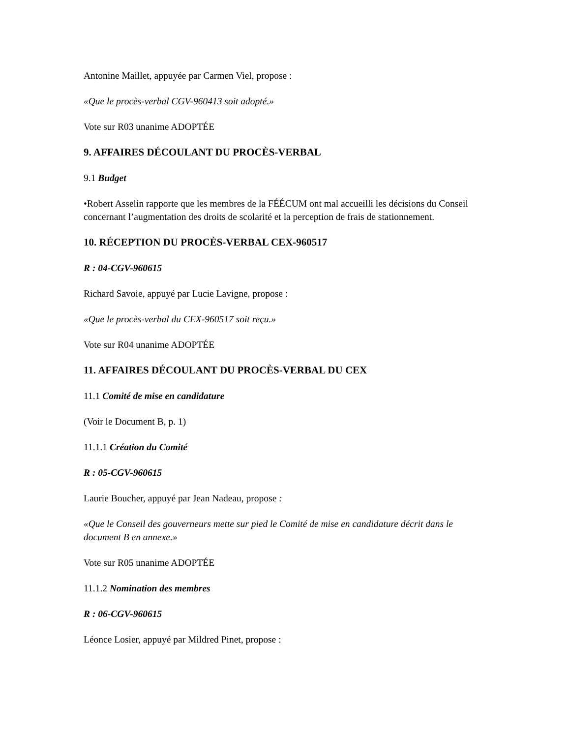Antonine Maillet, appuyée par Carmen Viel, propose :
«Que le procès-verbal CGV-960413 soit adopté.»
Vote sur R03 unanime ADOPTÉE
9. AFFAIRES DÉCOULANT DU PROCÈS-VERBAL
9.1 Budget
•Robert Asselin rapporte que les membres de la FÉÉCUM ont mal accueilli les décisions du Conseil concernant l’augmentation des droits de scolarité et la perception de frais de stationnement.
10. RÉCEPTION DU PROCÈS-VERBAL CEX-960517
R : 04-CGV-960615
Richard Savoie, appuyé par Lucie Lavigne, propose :
«Que le procès-verbal du CEX-960517 soit reçu.»
Vote sur R04 unanime ADOPTÉE
11. AFFAIRES DÉCOULANT DU PROCÈS-VERBAL DU CEX
11.1 Comité de mise en candidature
(Voir le Document B, p. 1)
11.1.1 Création du Comité
R : 05-CGV-960615
Laurie Boucher, appuyé par Jean Nadeau, propose :
«Que le Conseil des gouverneurs mette sur pied le Comité de mise en candidature décrit dans le document B en annexe.»
Vote sur R05 unanime ADOPTÉE
11.1.2 Nomination des membres
R : 06-CGV-960615
Léonce Losier, appuyé par Mildred Pinet, propose :